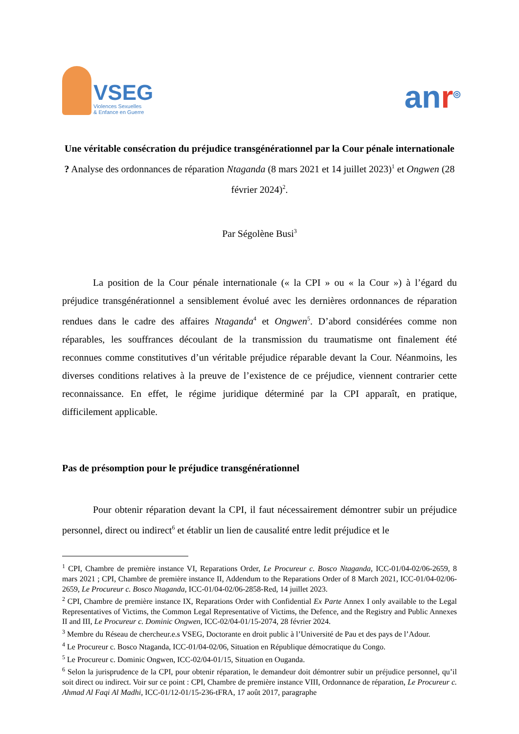VSEG
Violences Sexuelles
& Enfance en Guerre
anr<sup>◎</sup>
Une véritable consécration du préjudice transgénérationnel par la Cour pénale internationale ? Analyse des ordonnances de réparation Ntaganda (8 mars 2021 et 14 juillet 2023)<sup>1</sup> et Ongwen (28 février 2024)<sup>2</sup>.
Par Ségolène Busi<sup>3</sup>
La position de la Cour pénale internationale (« la CPI » ou « la Cour ») à l’égard du préjudice transgénérationnel a sensiblement évolué avec les dernières ordonnances de réparation rendues dans le cadre des affaires Ntaganda<sup>4</sup> et Ongwen<sup>5</sup>. D’abord considérées comme non réparables, les souffrances découlant de la transmission du traumatisme ont finalement été reconnues comme constitutives d’un véritable préjudice réparable devant la Cour. Néanmoins, les diverses conditions relatives à la preuve de l’existence de ce préjudice, viennent contrarier cette reconnaissance. En effet, le régime juridique déterminé par la CPI apparaît, en pratique, difficilement applicable.
Pas de présomption pour le préjudice transgénérationnel
Pour obtenir réparation devant la CPI, il faut nécessairement démontrer subir un préjudice personnel, direct ou indirect<sup>6</sup> et établir un lien de causalité entre ledit préjudice et le
<sup>1</sup> CPI, Chambre de première instance VI, Reparations Order, Le Procureur c. Bosco Ntaganda, ICC-01/04-02/06-2659, 8 mars 2021 ; CPI, Chambre de première instance II, Addendum to the Reparations Order of 8 March 2021, ICC-01/04-02/06-2659, Le Procureur c. Bosco Ntaganda, ICC-01/04-02/06-2858-Red, 14 juillet 2023.
<sup>2</sup> CPI, Chambre de première instance IX, Reparations Order with Confidential Ex Parte Annex I only available to the Legal Representatives of Victims, the Common Legal Representative of Victims, the Defence, and the Registry and Public Annexes II and III, Le Procureur c. Dominic Ongwen, ICC-02/04-01/15-2074, 28 février 2024.
<sup>3</sup> Membre du Réseau de chercheur.e.s VSEG, Doctorante en droit public à l’Université de Pau et des pays de l’Adour.
<sup>4</sup> Le Procureur c. Bosco Ntaganda, ICC-01/04-02/06, Situation en République démocratique du Congo.
<sup>5</sup> Le Procureur c. Dominic Ongwen, ICC-02/04-01/15, Situation en Ouganda.
<sup>6</sup> Selon la jurisprudence de la CPI, pour obtenir réparation, le demandeur doit démontrer subir un préjudice personnel, qu’il soit direct ou indirect. Voir sur ce point : CPI, Chambre de première instance VIII, Ordonnance de réparation, Le Procureur c. Ahmad Al Faqi Al Madhi, ICC-01/12-01/15-236-tFRA, 17 août 2017, paragraphe